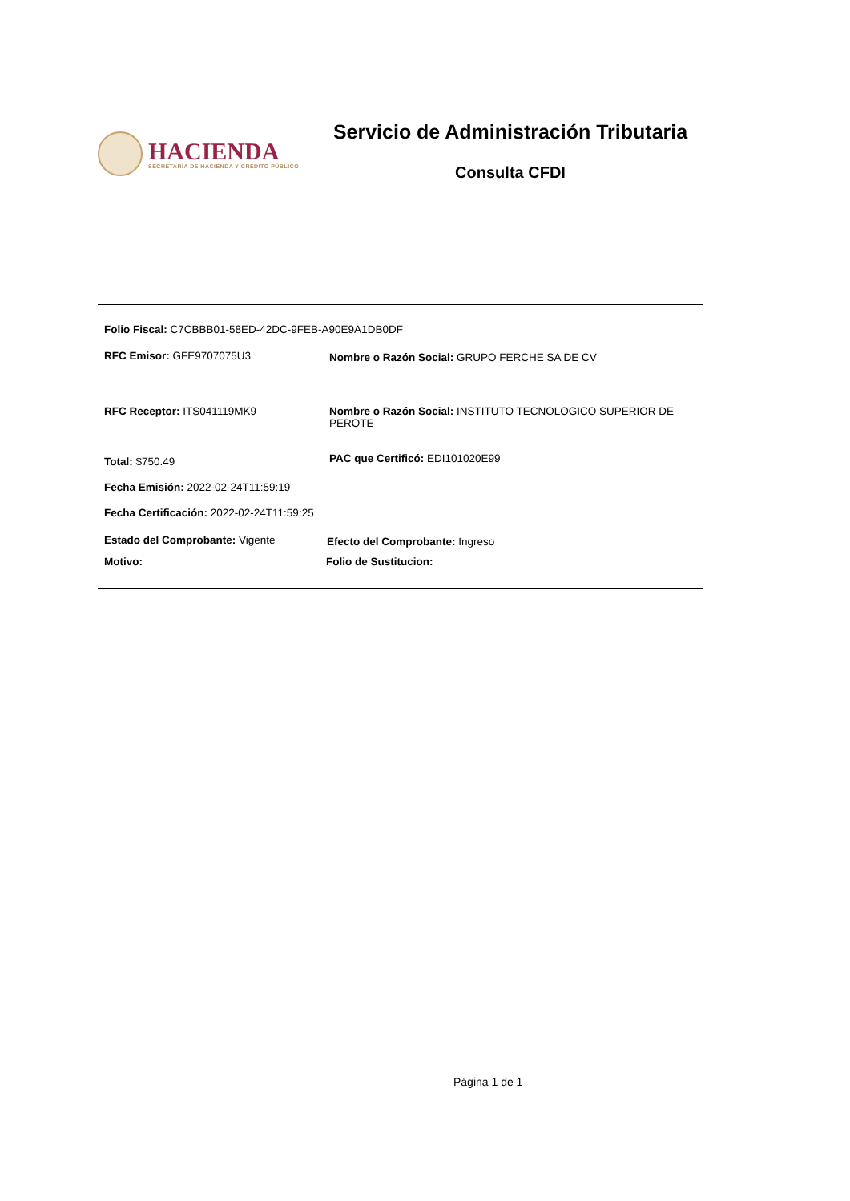HACIENDA
SECRETARÍA DE HACIENDA Y CRÉDITO PÚBLICO
Servicio de Administración Tributaria
Consulta CFDI
Folio Fiscal: C7CBBB01-58ED-42DC-9FEB-A90E9A1DB0DF
RFC Emisor: GFE9707075U3
Nombre o Razón Social: GRUPO FERCHE SA DE CV
RFC Receptor: ITS041119MK9
Nombre o Razón Social: INSTITUTO TECNOLOGICO SUPERIOR DE PEROTE
Total: $750.49
PAC que Certificó: EDI101020E99
Fecha Emisión: 2022-02-24T11:59:19
Fecha Certificación: 2022-02-24T11:59:25
Estado del Comprobante: Vigente
Efecto del Comprobante: Ingreso
Motivo: Folio de Sustitucion:
Página 1 de 1